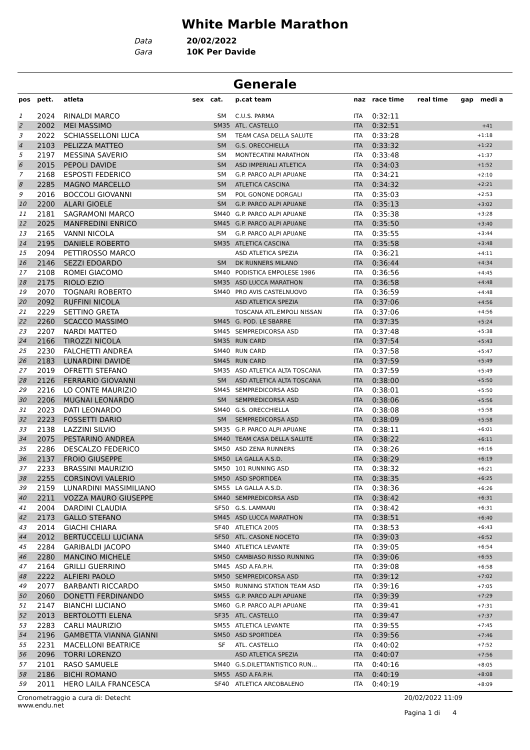White Marble Marathon
Data 20/02/2022
Gara 10K Per Davide
Generale
| pos | pett. | atleta | sex | cat. | p.cat team | naz | race time | real time | gap | medi a |
| --- | --- | --- | --- | --- | --- | --- | --- | --- | --- | --- |
| 1 | 2024 | RINALDI MARCO | | SM | C.U.S. PARMA | ITA | 0:32:11 | | | |
| 2 | 2002 | MEI MASSIMO | | SM35 | ATL. CASTELLO | ITA | 0:32:51 | | +41 | |
| 3 | 2022 | SCHIASSELLONI LUCA | | SM | TEAM CASA DELLA SALUTE | ITA | 0:33:28 | | +1:18 | |
| 4 | 2103 | PELIZZA MATTEO | | SM | G.S. ORECCHIELLA | ITA | 0:33:32 | | +1:22 | |
| 5 | 2197 | MESSINA SAVERIO | | SM | MONTECATINI MARATHON | ITA | 0:33:48 | | +1:37 | |
| 6 | 2015 | PEPOLI DAVIDE | | SM | ASD IMPERIALI ATLETICA | ITA | 0:34:03 | | +1:52 | |
| 7 | 2168 | ESPOSTI FEDERICO | | SM | G.P. PARCO ALPI APUANE | ITA | 0:34:21 | | +2:10 | |
| 8 | 2285 | MAGNO MARCELLO | | SM | ATLETICA CASCINA | ITA | 0:34:32 | | +2:21 | |
| 9 | 2016 | BOCCOLI GIOVANNI | | SM | POL GONONE DORGALI | ITA | 0:35:03 | | +2:53 | |
| 10 | 2200 | ALARI GIOELE | | SM | G.P. PARCO ALPI APUANE | ITA | 0:35:13 | | +3:02 | |
| 11 | 2181 | SAGRAMONI MARCO | | SM40 | G.P. PARCO ALPI APUANE | ITA | 0:35:38 | | +3:28 | |
| 12 | 2025 | MANFREDINI ENRICO | | SM45 | G.P. PARCO ALPI APUANE | ITA | 0:35:50 | | +3:40 | |
| 13 | 2165 | VANNI NICOLA | | SM | G.P. PARCO ALPI APUANE | ITA | 0:35:55 | | +3:44 | |
| 14 | 2195 | DANIELE ROBERTO | | SM35 | ATLETICA CASCINA | ITA | 0:35:58 | | +3:48 | |
| 15 | 2094 | PETTIROSSO MARCO | | | ASD ATLETICA SPEZIA | ITA | 0:36:21 | | +4:11 | |
| 16 | 2146 | SEZZI EDOARDO | | SM | DK RUNNERS MILANO | ITA | 0:36:44 | | +4:34 | |
| 17 | 2108 | ROMEI GIACOMO | | SM40 | PODISTICA EMPOLESE 1986 | ITA | 0:36:56 | | +4:45 | |
| 18 | 2175 | RIOLO EZIO | | SM35 | ASD LUCCA MARATHON | ITA | 0:36:58 | | +4:48 | |
| 19 | 2070 | TOGNARI ROBERTO | | SM40 | PRO AVIS CASTELNUOVO | ITA | 0:36:59 | | +4:48 | |
| 20 | 2092 | RUFFINI NICOLA | | | ASD ATLETICA SPEZIA | ITA | 0:37:06 | | +4:56 | |
| 21 | 2229 | SETTINO GRETA | | | TOSCANA ATL.EMPOLI NISSAN | ITA | 0:37:06 | | +4:56 | |
| 22 | 2260 | SCACCO MASSIMO | | SM45 | G. POD. LE SBARRE | ITA | 0:37:35 | | +5:24 | |
| 23 | 2207 | NARDI MATTEO | | SM45 | SEMPREDICORSA ASD | ITA | 0:37:48 | | +5:38 | |
| 24 | 2166 | TIROZZI NICOLA | | SM35 | RUN CARD | ITA | 0:37:54 | | +5:43 | |
| 25 | 2230 | FALCHETTI ANDREA | | SM40 | RUN CARD | ITA | 0:37:58 | | +5:47 | |
| 26 | 2183 | LUNARDINI DAVIDE | | SM45 | RUN CARD | ITA | 0:37:59 | | +5:49 | |
| 27 | 2019 | OFRETTI STEFANO | | SM35 | ASD ATLETICA ALTA TOSCANA | ITA | 0:37:59 | | +5:49 | |
| 28 | 2126 | FERRARIO GIOVANNI | | SM | ASD ATLETICA ALTA TOSCANA | ITA | 0:38:00 | | +5:50 | |
| 29 | 2216 | LO CONTE MAURIZIO | | SM45 | SEMPREDICORSA ASD | ITA | 0:38:01 | | +5:50 | |
| 30 | 2206 | MUGNAI LEONARDO | | SM | SEMPREDICORSA ASD | ITA | 0:38:06 | | +5:56 | |
| 31 | 2023 | DATI LEONARDO | | SM40 | G.S. ORECCHIELLA | ITA | 0:38:08 | | +5:58 | |
| 32 | 2223 | FOSSETTI DARIO | | SM | SEMPREDICORSA ASD | ITA | 0:38:09 | | +5:58 | |
| 33 | 2138 | LAZZINI SILVIO | | SM35 | G.P. PARCO ALPI APUANE | ITA | 0:38:11 | | +6:01 | |
| 34 | 2075 | PESTARINO ANDREA | | SM40 | TEAM CASA DELLA SALUTE | ITA | 0:38:22 | | +6:11 | |
| 35 | 2286 | DESCALZO FEDERICO | | SM50 | ASD ZENA RUNNERS | ITA | 0:38:26 | | +6:16 | |
| 36 | 2137 | FROIO GIUSEPPE | | SM50 | LA GALLA A.S.D. | ITA | 0:38:29 | | +6:19 | |
| 37 | 2233 | BRASSINI MAURIZIO | | SM50 | 101 RUNNING ASD | ITA | 0:38:32 | | +6:21 | |
| 38 | 2255 | CORSINOVI VALERIO | | SM50 | ASD SPORTIDEA | ITA | 0:38:35 | | +6:25 | |
| 39 | 2159 | LUNARDINI MASSIMILIANO | | SM55 | LA GALLA A.S.D. | ITA | 0:38:36 | | +6:26 | |
| 40 | 2211 | VOZZA MAURO GIUSEPPE | | SM40 | SEMPREDICORSA ASD | ITA | 0:38:42 | | +6:31 | |
| 41 | 2004 | DARDINI CLAUDIA | | SF50 | G.S. LAMMARI | ITA | 0:38:42 | | +6:31 | |
| 42 | 2173 | GALLO STEFANO | | SM45 | ASD LUCCA MARATHON | ITA | 0:38:51 | | +6:40 | |
| 43 | 2014 | GIACHI CHIARA | | SF40 | ATLETICA 2005 | ITA | 0:38:53 | | +6:43 | |
| 44 | 2012 | BERTUCCELLI LUCIANA | | SF50 | ATL. CASONE NOCETO | ITA | 0:39:03 | | +6:52 | |
| 45 | 2284 | GARIBALDI JACOPO | | SM40 | ATLETICA LEVANTE | ITA | 0:39:05 | | +6:54 | |
| 46 | 2280 | MANCINO MICHELE | | SM50 | CAMBIASO RISSO RUNNING | ITA | 0:39:06 | | +6:55 | |
| 47 | 2164 | GRILLI GUERRINO | | SM45 | ASD A.FA.P.H. | ITA | 0:39:08 | | +6:58 | |
| 48 | 2222 | ALFIERI PAOLO | | SM50 | SEMPREDICORSA ASD | ITA | 0:39:12 | | +7:02 | |
| 49 | 2077 | BARBANTI RICCARDO | | SM50 | RUNNING STATION TEAM ASD | ITA | 0:39:16 | | +7:05 | |
| 50 | 2060 | DONETTI FERDINANDO | | SM55 | G.P. PARCO ALPI APUANE | ITA | 0:39:39 | | +7:29 | |
| 51 | 2147 | BIANCHI LUCIANO | | SM60 | G.P. PARCO ALPI APUANE | ITA | 0:39:41 | | +7:31 | |
| 52 | 2013 | BERTOLOTTI ELENA | | SF35 | ATL. CASTELLO | ITA | 0:39:47 | | +7:37 | |
| 53 | 2283 | CARLI MAURIZIO | | SM55 | ATLETICA LEVANTE | ITA | 0:39:55 | | +7:45 | |
| 54 | 2196 | GAMBETTA VIANNA GIANNI | | SM50 | ASD SPORTIDEA | ITA | 0:39:56 | | +7:46 | |
| 55 | 2231 | MACELLONI BEATRICE | | SF | ATL. CASTELLO | ITA | 0:40:02 | | +7:52 | |
| 56 | 2096 | TORRI LORENZO | | | ASD ATLETICA SPEZIA | ITA | 0:40:07 | | +7:56 | |
| 57 | 2101 | RASO SAMUELE | | SM40 | G.S.DILETTANTISTICO RUN... | ITA | 0:40:16 | | +8:05 | |
| 58 | 2186 | BICHI ROMANO | | SM55 | ASD A.FA.P.H. | ITA | 0:40:19 | | +8:08 | |
| 59 | 2011 | HERO LAILA FRANCESCA | | SF40 | ATLETICA ARCOBALENO | ITA | 0:40:19 | | +8:09 | |
Cronometraggio a cura di: Detecht
www.endu.net
20/02/2022 11:09
Pagina 1 di 4